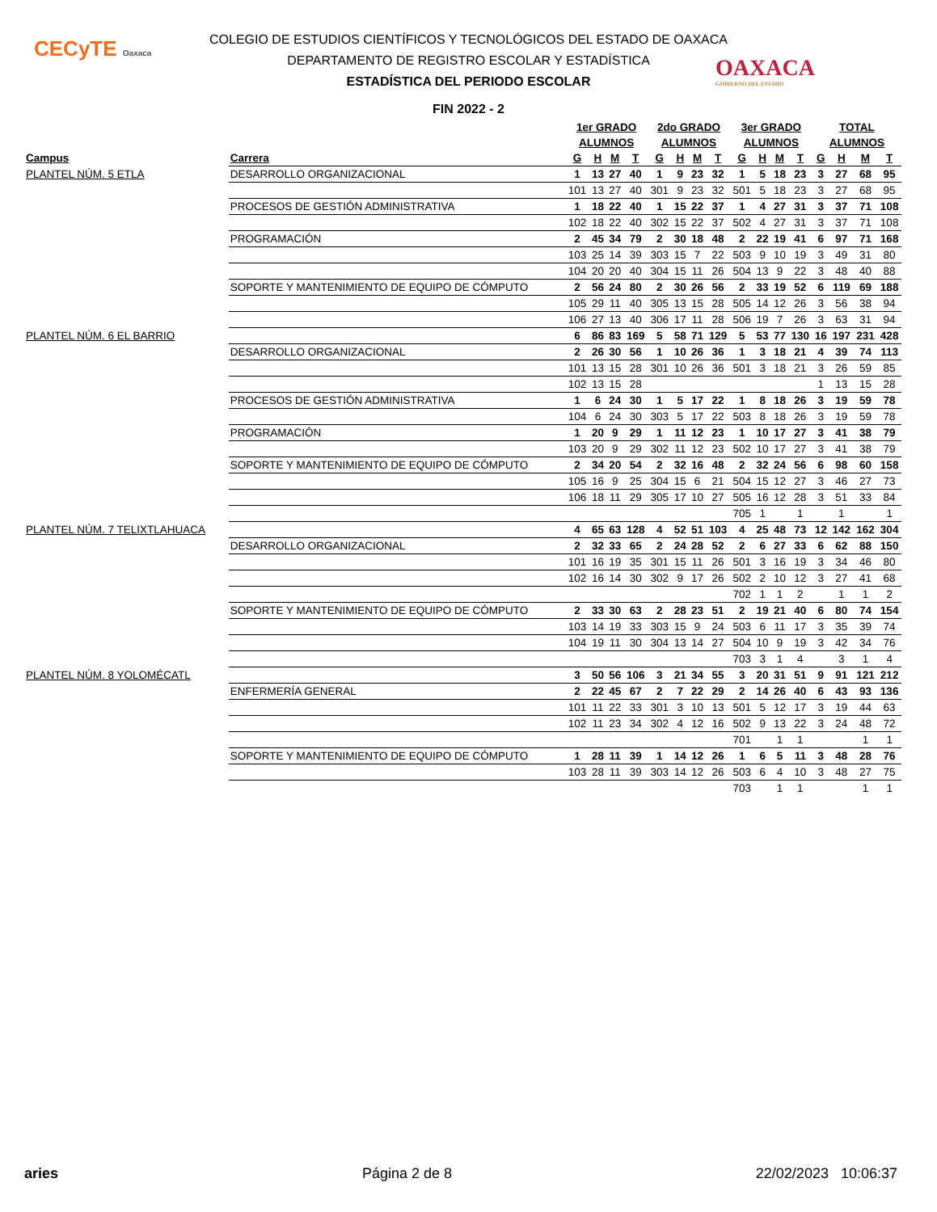CECyTE Oaxaca
OAXACA
GOBIERNO DEL ESTADO
COLEGIO DE ESTUDIOS CIENTÍFICOS Y TECNOLÓGICOS DEL ESTADO DE OAXACA
DEPARTAMENTO DE REGISTRO ESCOLAR Y ESTADÍSTICA
ESTADÍSTICA DEL PERIODO ESCOLAR
FIN 2022 - 2
| | | 1er GRADO | | | | 2do GRADO | | | | 3er GRADO | | | | TOTAL | | | |
| --- | --- | --- | --- | --- | --- | --- | --- | --- | --- | --- | --- | --- | --- | --- | --- | --- | --- |
| | | ALUMNOS | | | | ALUMNOS | | | | ALUMNOS | | | | ALUMNOS | | | |
| Campus | Carrera | G | H | M | T | G | H | M | T | G | H | M | T | G | H | M | T |
| PLANTEL NÚM. 5 ETLA | DESARROLLO ORGANIZACIONAL | 1 | 13 | 27 | 40 | 1 | 9 | 23 | 32 | 1 | 5 | 18 | 23 | 3 | 27 | 68 | 95 |
| | | 101 | 13 | 27 | 40 | 301 | 9 | 23 | 32 | 501 | 5 | 18 | 23 | 3 | 27 | 68 | 95 |
| | PROCESOS DE GESTIÓN ADMINISTRATIVA | 1 | 18 | 22 | 40 | 1 | 15 | 22 | 37 | 1 | 4 | 27 | 31 | 3 | 37 | 71 | 108 |
| | | 102 | 18 | 22 | 40 | 302 | 15 | 22 | 37 | 502 | 4 | 27 | 31 | 3 | 37 | 71 | 108 |
| | PROGRAMACIÓN | 2 | 45 | 34 | 79 | 2 | 30 | 18 | 48 | 2 | 22 | 19 | 41 | 6 | 97 | 71 | 168 |
| | | 103 | 25 | 14 | 39 | 303 | 15 | 7 | 22 | 503 | 9 | 10 | 19 | 3 | 49 | 31 | 80 |
| | | 104 | 20 | 20 | 40 | 304 | 15 | 11 | 26 | 504 | 13 | 9 | 22 | 3 | 48 | 40 | 88 |
| | SOPORTE Y MANTENIMIENTO DE EQUIPO DE CÓMPUTO | 2 | 56 | 24 | 80 | 2 | 30 | 26 | 56 | 2 | 33 | 19 | 52 | 6 | 119 | 69 | 188 |
| | | 105 | 29 | 11 | 40 | 305 | 13 | 15 | 28 | 505 | 14 | 12 | 26 | 3 | 56 | 38 | 94 |
| | | 106 | 27 | 13 | 40 | 306 | 17 | 11 | 28 | 506 | 19 | 7 | 26 | 3 | 63 | 31 | 94 |
| PLANTEL NÚM. 6 EL BARRIO | | 6 | 86 | 83 | 169 | 5 | 58 | 71 | 129 | 5 | 53 | 77 | 130 | 16 | 197 | 231 | 428 |
| | DESARROLLO ORGANIZACIONAL | 2 | 26 | 30 | 56 | 1 | 10 | 26 | 36 | 1 | 3 | 18 | 21 | 4 | 39 | 74 | 113 |
| | | 101 | 13 | 15 | 28 | 301 | 10 | 26 | 36 | 501 | 3 | 18 | 21 | 3 | 26 | 59 | 85 |
| | | 102 | 13 | 15 | 28 | | | | | | | | | 1 | 13 | 15 | 28 |
| | PROCESOS DE GESTIÓN ADMINISTRATIVA | 1 | 6 | 24 | 30 | 1 | 5 | 17 | 22 | 1 | 8 | 18 | 26 | 3 | 19 | 59 | 78 |
| | | 104 | 6 | 24 | 30 | 303 | 5 | 17 | 22 | 503 | 8 | 18 | 26 | 3 | 19 | 59 | 78 |
| | PROGRAMACIÓN | 1 | 20 | 9 | 29 | 1 | 11 | 12 | 23 | 1 | 10 | 17 | 27 | 3 | 41 | 38 | 79 |
| | | 103 | 20 | 9 | 29 | 302 | 11 | 12 | 23 | 502 | 10 | 17 | 27 | 3 | 41 | 38 | 79 |
| | SOPORTE Y MANTENIMIENTO DE EQUIPO DE CÓMPUTO | 2 | 34 | 20 | 54 | 2 | 32 | 16 | 48 | 2 | 32 | 24 | 56 | 6 | 98 | 60 | 158 |
| | | 105 | 16 | 9 | 25 | 304 | 15 | 6 | 21 | 504 | 15 | 12 | 27 | 3 | 46 | 27 | 73 |
| | | 106 | 18 | 11 | 29 | 305 | 17 | 10 | 27 | 505 | 16 | 12 | 28 | 3 | 51 | 33 | 84 |
| | | | | | | | | | | 705 | 1 | | 1 | | 1 | | 1 |
| PLANTEL NÚM. 7 TELIXTLAHUACA | | 4 | 65 | 63 | 128 | 4 | 52 | 51 | 103 | 4 | 25 | 48 | 73 | 12 | 142 | 162 | 304 |
| | DESARROLLO ORGANIZACIONAL | 2 | 32 | 33 | 65 | 2 | 24 | 28 | 52 | 2 | 6 | 27 | 33 | 6 | 62 | 88 | 150 |
| | | 101 | 16 | 19 | 35 | 301 | 15 | 11 | 26 | 501 | 3 | 16 | 19 | 3 | 34 | 46 | 80 |
| | | 102 | 16 | 14 | 30 | 302 | 9 | 17 | 26 | 502 | 2 | 10 | 12 | 3 | 27 | 41 | 68 |
| | | | | | | | | | | 702 | 1 | 1 | 2 | | 1 | 1 | 2 |
| | SOPORTE Y MANTENIMIENTO DE EQUIPO DE CÓMPUTO | 2 | 33 | 30 | 63 | 2 | 28 | 23 | 51 | 2 | 19 | 21 | 40 | 6 | 80 | 74 | 154 |
| | | 103 | 14 | 19 | 33 | 303 | 15 | 9 | 24 | 503 | 6 | 11 | 17 | 3 | 35 | 39 | 74 |
| | | 104 | 19 | 11 | 30 | 304 | 13 | 14 | 27 | 504 | 10 | 9 | 19 | 3 | 42 | 34 | 76 |
| | | | | | | | | | | 703 | 3 | 1 | 4 | | 3 | 1 | 4 |
| PLANTEL NÚM. 8 YOLOMÉCATL | | 3 | 50 | 56 | 106 | 3 | 21 | 34 | 55 | 3 | 20 | 31 | 51 | 9 | 91 | 121 | 212 |
| | ENFERMERÍA GENERAL | 2 | 22 | 45 | 67 | 2 | 7 | 22 | 29 | 2 | 14 | 26 | 40 | 6 | 43 | 93 | 136 |
| | | 101 | 11 | 22 | 33 | 301 | 3 | 10 | 13 | 501 | 5 | 12 | 17 | 3 | 19 | 44 | 63 |
| | | 102 | 11 | 23 | 34 | 302 | 4 | 12 | 16 | 502 | 9 | 13 | 22 | 3 | 24 | 48 | 72 |
| | | | | | | | | | | 701 | | 1 | 1 | | | 1 | 1 |
| | SOPORTE Y MANTENIMIENTO DE EQUIPO DE CÓMPUTO | 1 | 28 | 11 | 39 | 1 | 14 | 12 | 26 | 1 | 6 | 5 | 11 | 3 | 48 | 28 | 76 |
| | | 103 | 28 | 11 | 39 | 303 | 14 | 12 | 26 | 503 | 6 | 4 | 10 | 3 | 48 | 27 | 75 |
| | | | | | | | | | | 703 | | 1 | 1 | | | 1 | 1 |
aries Página 2 de 8 22/02/2023 10:06:37